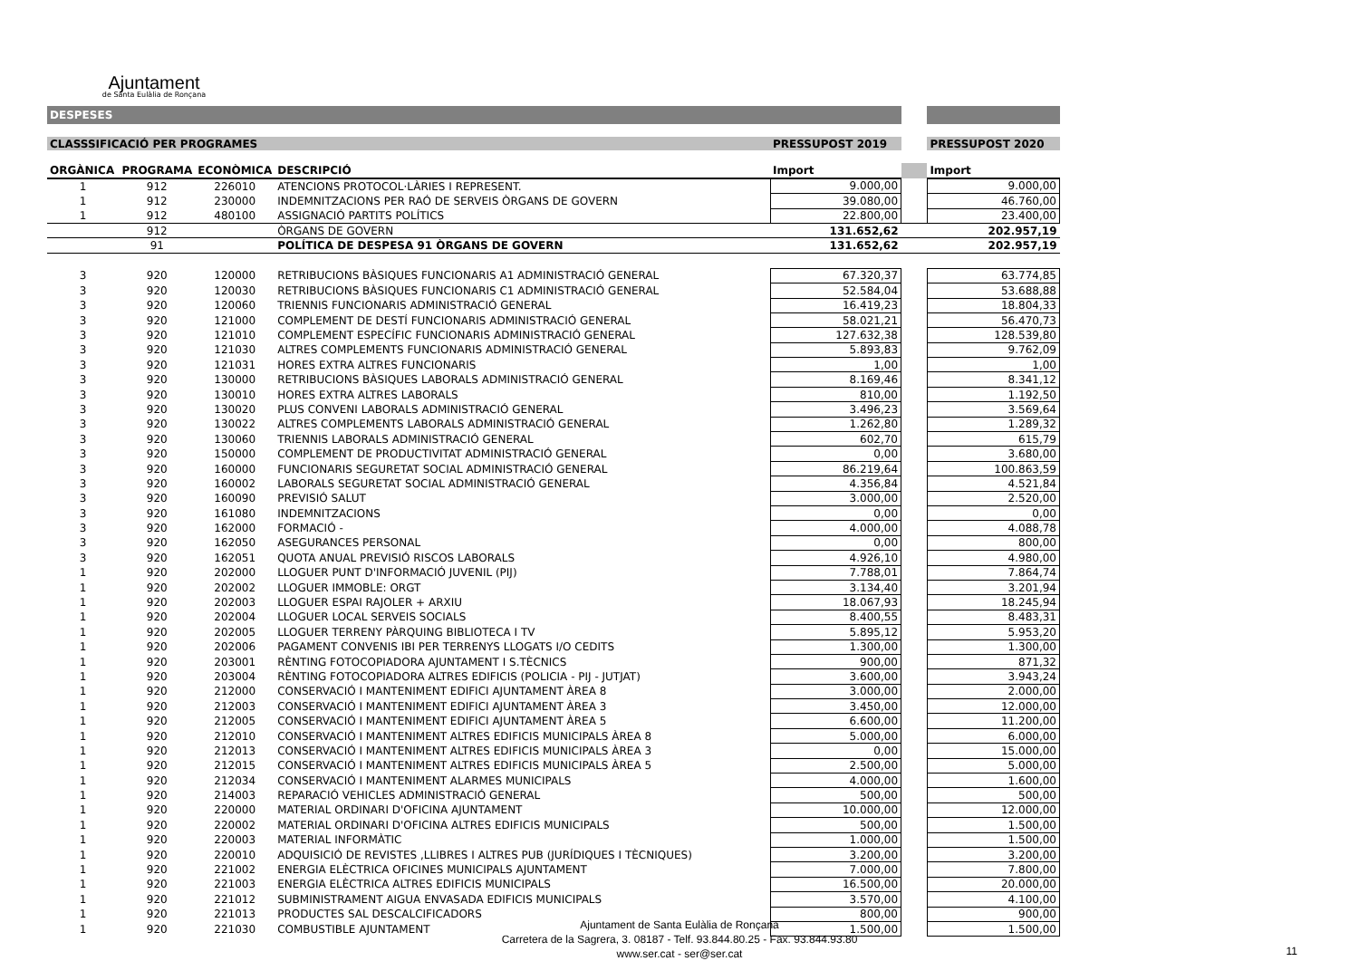Ajuntament
de Santa Eulàlia de Ronçana
| DESPESES | | | | | | |
| CLASSSIFICACIÓ PER PROGRAMES | | | | PRESSUPOST 2019 | | PRESSUPOST 2020 |
| ORGÀNICA | PROGRAMA | ECONÒMICA | DESCRIPCIÓ | Import | | Import |
| 1 | 912 | 226010 | ATENCIONS PROTOCOL·LÀRIES I REPRESENT. | 9.000,00 | | 9.000,00 |
| 1 | 912 | 230000 | INDEMNITZACIONS PER RAÓ DE SERVEIS ÒRGANS DE GOVERN | 39.080,00 | | 46.760,00 |
| 1 | 912 | 480100 | ASSIGNACIÓ PARTITS POLÍTICS | 22.800,00 | | 23.400,00 |
| | 912 | | ÒRGANS DE GOVERN | 131.652,62 | | 202.957,19 |
| | 91 | | POLÍTICA DE DESPESA 91 ÒRGANS DE GOVERN | 131.652,62 | | 202.957,19 |
| 3 | 920 | 120000 | RETRIBUCIONS BÀSIQUES FUNCIONARIS A1 ADMINISTRACIÓ GENERAL | 67.320,37 | | 63.774,85 |
| 3 | 920 | 120030 | RETRIBUCIONS BÀSIQUES FUNCIONARIS C1 ADMINISTRACIÓ GENERAL | 52.584,04 | | 53.688,88 |
| 3 | 920 | 120060 | TRIENNIS FUNCIONARIS ADMINISTRACIÓ GENERAL | 16.419,23 | | 18.804,33 |
| 3 | 920 | 121000 | COMPLEMENT DE DESTÍ FUNCIONARIS ADMINISTRACIÓ GENERAL | 58.021,21 | | 56.470,73 |
| 3 | 920 | 121010 | COMPLEMENT ESPECÍFIC FUNCIONARIS ADMINISTRACIÓ GENERAL | 127.632,38 | | 128.539,80 |
| 3 | 920 | 121030 | ALTRES COMPLEMENTS FUNCIONARIS ADMINISTRACIÓ GENERAL | 5.893,83 | | 9.762,09 |
| 3 | 920 | 121031 | HORES EXTRA ALTRES FUNCIONARIS | 1,00 | | 1,00 |
| 3 | 920 | 130000 | RETRIBUCIONS BÀSIQUES LABORALS ADMINISTRACIÓ GENERAL | 8.169,46 | | 8.341,12 |
| 3 | 920 | 130010 | HORES EXTRA ALTRES LABORALS | 810,00 | | 1.192,50 |
| 3 | 920 | 130020 | PLUS CONVENI LABORALS ADMINISTRACIÓ GENERAL | 3.496,23 | | 3.569,64 |
| 3 | 920 | 130022 | ALTRES COMPLEMENTS LABORALS ADMINISTRACIÓ GENERAL | 1.262,80 | | 1.289,32 |
| 3 | 920 | 130060 | TRIENNIS LABORALS ADMINISTRACIÓ GENERAL | 602,70 | | 615,79 |
| 3 | 920 | 150000 | COMPLEMENT DE PRODUCTIVITAT ADMINISTRACIÓ GENERAL | 0,00 | | 3.680,00 |
| 3 | 920 | 160000 | FUNCIONARIS SEGURETAT SOCIAL ADMINISTRACIÓ GENERAL | 86.219,64 | | 100.863,59 |
| 3 | 920 | 160002 | LABORALS SEGURETAT SOCIAL ADMINISTRACIÓ GENERAL | 4.356,84 | | 4.521,84 |
| 3 | 920 | 160090 | PREVISIÓ SALUT | 3.000,00 | | 2.520,00 |
| 3 | 920 | 161080 | INDEMNITZACIONS | 0,00 | | 0,00 |
| 3 | 920 | 162000 | FORMACIÓ - | 4.000,00 | | 4.088,78 |
| 3 | 920 | 162050 | ASEGURANCES PERSONAL | 0,00 | | 800,00 |
| 3 | 920 | 162051 | QUOTA ANUAL PREVISIÓ RISCOS LABORALS | 4.926,10 | | 4.980,00 |
| 1 | 920 | 202000 | LLOGUER PUNT D'INFORMACIÓ JUVENIL (PIJ) | 7.788,01 | | 7.864,74 |
| 1 | 920 | 202002 | LLOGUER IMMOBLE: ORGT | 3.134,40 | | 3.201,94 |
| 1 | 920 | 202003 | LLOGUER ESPAI RAJOLER + ARXIU | 18.067,93 | | 18.245,94 |
| 1 | 920 | 202004 | LLOGUER LOCAL SERVEIS SOCIALS | 8.400,55 | | 8.483,31 |
| 1 | 920 | 202005 | LLOGUER TERRENY PÀRQUING BIBLIOTECA I TV | 5.895,12 | | 5.953,20 |
| 1 | 920 | 202006 | PAGAMENT CONVENIS IBI PER TERRENYS LLOGATS I/O CEDITS | 1.300,00 | | 1.300,00 |
| 1 | 920 | 203001 | RÈNTING FOTOCOPIADORA AJUNTAMENT I S.TÈCNICS | 900,00 | | 871,32 |
| 1 | 920 | 203004 | RÈNTING FOTOCOPIADORA ALTRES EDIFICIS (POLICIA - PIJ - JUTJAT) | 3.600,00 | | 3.943,24 |
| 1 | 920 | 212000 | CONSERVACIÓ I MANTENIMENT EDIFICI AJUNTAMENT ÀREA 8 | 3.000,00 | | 2.000,00 |
| 1 | 920 | 212003 | CONSERVACIÓ I MANTENIMENT EDIFICI AJUNTAMENT ÀREA 3 | 3.450,00 | | 12.000,00 |
| 1 | 920 | 212005 | CONSERVACIÓ I MANTENIMENT EDIFICI AJUNTAMENT ÀREA 5 | 6.600,00 | | 11.200,00 |
| 1 | 920 | 212010 | CONSERVACIÓ I MANTENIMENT ALTRES EDIFICIS MUNICIPALS ÀREA 8 | 5.000,00 | | 6.000,00 |
| 1 | 920 | 212013 | CONSERVACIÓ I MANTENIMENT ALTRES EDIFICIS MUNICIPALS ÀREA 3 | 0,00 | | 15.000,00 |
| 1 | 920 | 212015 | CONSERVACIÓ I MANTENIMENT ALTRES EDIFICIS MUNICIPALS ÀREA 5 | 2.500,00 | | 5.000,00 |
| 1 | 920 | 212034 | CONSERVACIÓ I MANTENIMENT ALARMES MUNICIPALS | 4.000,00 | | 1.600,00 |
| 1 | 920 | 214003 | REPARACIÓ VEHICLES ADMINISTRACIÓ GENERAL | 500,00 | | 500,00 |
| 1 | 920 | 220000 | MATERIAL ORDINARI D'OFICINA AJUNTAMENT | 10.000,00 | | 12.000,00 |
| 1 | 920 | 220002 | MATERIAL ORDINARI D'OFICINA ALTRES EDIFICIS MUNICIPALS | 500,00 | | 1.500,00 |
| 1 | 920 | 220003 | MATERIAL INFORMÀTIC | 1.000,00 | | 1.500,00 |
| 1 | 920 | 220010 | ADQUISICIÓ DE REVISTES ,LLIBRES I ALTRES PUB (JURÍDIQUES I TÈCNIQUES) | 3.200,00 | | 3.200,00 |
| 1 | 920 | 221002 | ENERGIA ELÈCTRICA OFICINES MUNICIPALS AJUNTAMENT | 7.000,00 | | 7.800,00 |
| 1 | 920 | 221003 | ENERGIA ELÈCTRICA ALTRES EDIFICIS MUNICIPALS | 16.500,00 | | 20.000,00 |
| 1 | 920 | 221012 | SUBMINISTRAMENT AIGUA ENVASADA EDIFICIS MUNICIPALS | 3.570,00 | | 4.100,00 |
| 1 | 920 | 221013 | PRODUCTES SAL DESCALCIFICADORS | 800,00 | | 900,00 |
| 1 | 920 | 221030 | COMBUSTIBLE AJUNTAMENT | 1.500,00 | | 1.500,00 |
Ajuntament de Santa Eulàlia de Ronçana
Carretera de la Sagrera, 3. 08187 - Telf. 93.844.80.25 - Fax. 93.844.93.80
www.ser.cat - ser@ser.cat
11